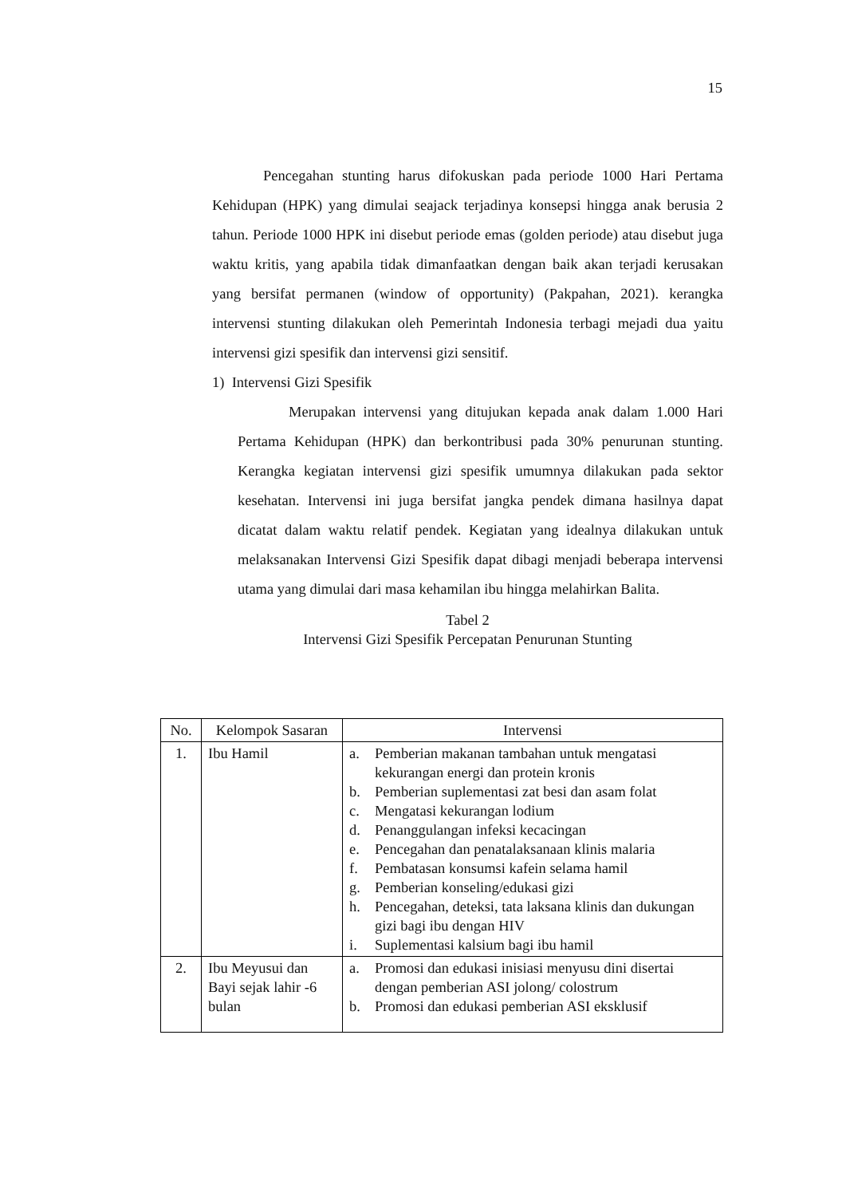15
Pencegahan stunting harus difokuskan pada periode 1000 Hari Pertama Kehidupan (HPK) yang dimulai seajack terjadinya konsepsi hingga anak berusia 2 tahun. Periode 1000 HPK ini disebut periode emas (golden periode) atau disebut juga waktu kritis, yang apabila tidak dimanfaatkan dengan baik akan terjadi kerusakan yang bersifat permanen (window of opportunity) (Pakpahan, 2021). kerangka intervensi stunting dilakukan oleh Pemerintah Indonesia terbagi mejadi dua yaitu intervensi gizi spesifik dan intervensi gizi sensitif.
1) Intervensi Gizi Spesifik
Merupakan intervensi yang ditujukan kepada anak dalam 1.000 Hari Pertama Kehidupan (HPK) dan berkontribusi pada 30% penurunan stunting. Kerangka kegiatan intervensi gizi spesifik umumnya dilakukan pada sektor kesehatan. Intervensi ini juga bersifat jangka pendek dimana hasilnya dapat dicatat dalam waktu relatif pendek. Kegiatan yang idealnya dilakukan untuk melaksanakan Intervensi Gizi Spesifik dapat dibagi menjadi beberapa intervensi utama yang dimulai dari masa kehamilan ibu hingga melahirkan Balita.
Tabel 2
Intervensi Gizi Spesifik Percepatan Penurunan Stunting
| No. | Kelompok Sasaran | Intervensi |
| --- | --- | --- |
| 1. | Ibu Hamil | a. Pemberian makanan tambahan untuk mengatasi kekurangan energi dan protein kronis b. Pemberian suplementasi zat besi dan asam folat c. Mengatasi kekurangan lodium d. Penanggulangan infeksi kecacingan e. Pencegahan dan penatalaksanaan klinis malaria f. Pembatasan konsumsi kafein selama hamil g. Pemberian konseling/edukasi gizi h. Pencegahan, deteksi, tata laksana klinis dan dukungan gizi bagi ibu dengan HIV i. Suplementasi kalsium bagi ibu hamil |
| 2. | Ibu Meyusui dan Bayi sejak lahir -6 bulan | a. Promosi dan edukasi inisiasi menyusu dini disertai dengan pemberian ASI jolong/ colostrum b. Promosi dan edukasi pemberian ASI eksklusif |